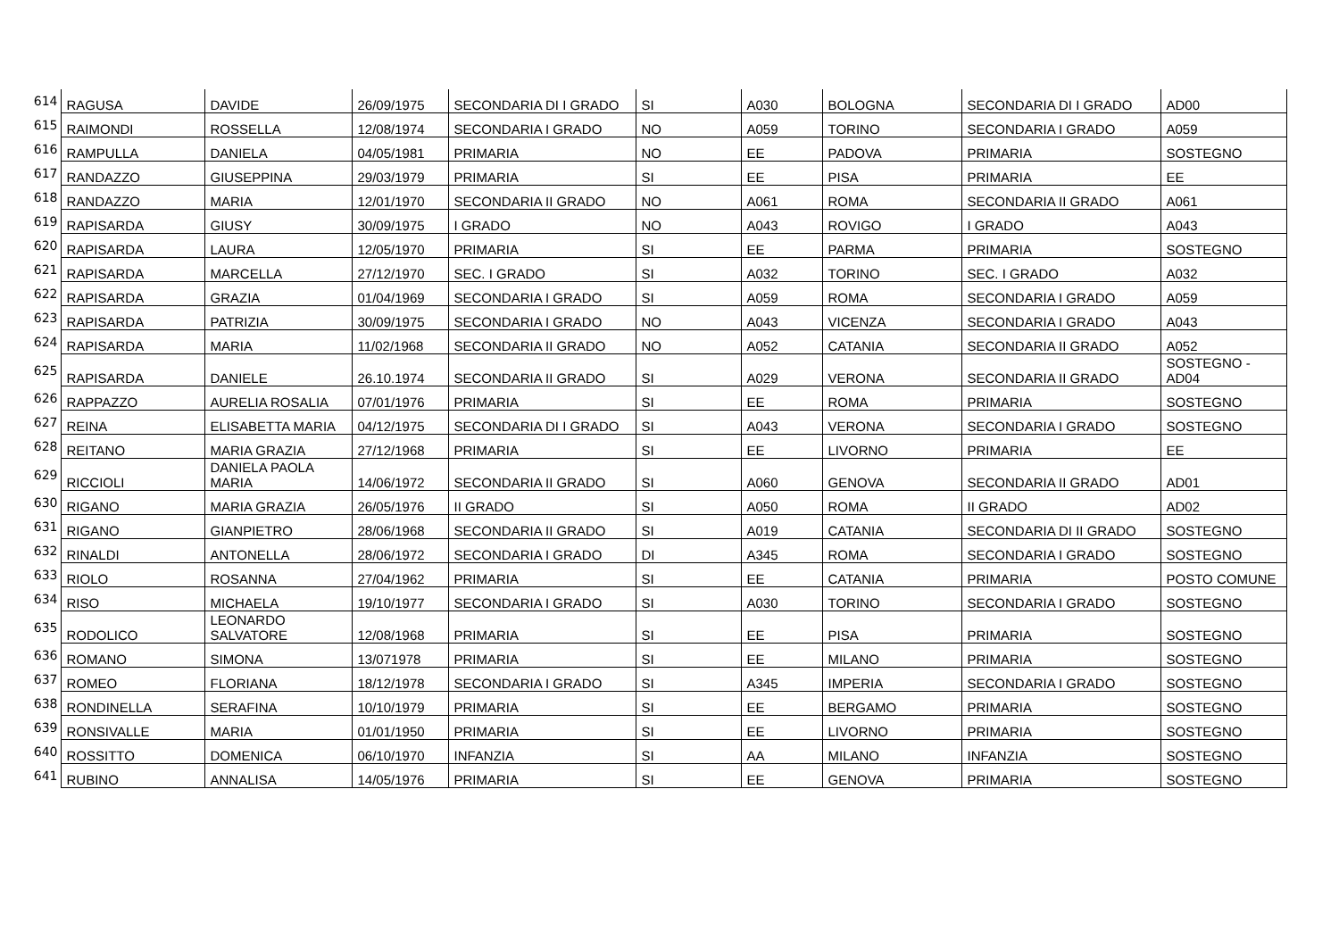| 614 | RAGUSA | DAVIDE | 26/09/1975 | SECONDARIA DI I GRADO | SI | A030 | BOLOGNA | SECONDARIA DI I GRADO | AD00 |
| 615 | RAIMONDI | ROSSELLA | 12/08/1974 | SECONDARIA I GRADO | NO | A059 | TORINO | SECONDARIA I GRADO | A059 |
| 616 | RAMPULLA | DANIELA | 04/05/1981 | PRIMARIA | NO | EE | PADOVA | PRIMARIA | SOSTEGNO |
| 617 | RANDAZZO | GIUSEPPINA | 29/03/1979 | PRIMARIA | SI | EE | PISA | PRIMARIA | EE |
| 618 | RANDAZZO | MARIA | 12/01/1970 | SECONDARIA II GRADO | NO | A061 | ROMA | SECONDARIA II GRADO | A061 |
| 619 | RAPISARDA | GIUSY | 30/09/1975 | I GRADO | NO | A043 | ROVIGO | I GRADO | A043 |
| 620 | RAPISARDA | LAURA | 12/05/1970 | PRIMARIA | SI | EE | PARMA | PRIMARIA | SOSTEGNO |
| 621 | RAPISARDA | MARCELLA | 27/12/1970 | SEC. I GRADO | SI | A032 | TORINO | SEC. I GRADO | A032 |
| 622 | RAPISARDA | GRAZIA | 01/04/1969 | SECONDARIA I GRADO | SI | A059 | ROMA | SECONDARIA I GRADO | A059 |
| 623 | RAPISARDA | PATRIZIA | 30/09/1975 | SECONDARIA I GRADO | NO | A043 | VICENZA | SECONDARIA I GRADO | A043 |
| 624 | RAPISARDA | MARIA | 11/02/1968 | SECONDARIA II GRADO | NO | A052 | CATANIA | SECONDARIA II GRADO | A052 |
| 625 | RAPISARDA | DANIELE | 26.10.1974 | SECONDARIA II GRADO | SI | A029 | VERONA | SECONDARIA II GRADO | SOSTEGNO - AD04 |
| 626 | RAPPAZZO | AURELIA ROSALIA | 07/01/1976 | PRIMARIA | SI | EE | ROMA | PRIMARIA | SOSTEGNO |
| 627 | REINA | ELISABETTA MARIA | 04/12/1975 | SECONDARIA DI I GRADO | SI | A043 | VERONA | SECONDARIA I GRADO | SOSTEGNO |
| 628 | REITANO | MARIA GRAZIA | 27/12/1968 | PRIMARIA | SI | EE | LIVORNO | PRIMARIA | EE |
| 629 | RICCIOLI | DANIELA PAOLA MARIA | 14/06/1972 | SECONDARIA II GRADO | SI | A060 | GENOVA | SECONDARIA II GRADO | AD01 |
| 630 | RIGANO | MARIA GRAZIA | 26/05/1976 | II GRADO | SI | A050 | ROMA | II GRADO | AD02 |
| 631 | RIGANO | GIANPIETRO | 28/06/1968 | SECONDARIA II GRADO | SI | A019 | CATANIA | SECONDARIA DI II GRADO | SOSTEGNO |
| 632 | RINALDI | ANTONELLA | 28/06/1972 | SECONDARIA I GRADO | DI | A345 | ROMA | SECONDARIA I GRADO | SOSTEGNO |
| 633 | RIOLO | ROSANNA | 27/04/1962 | PRIMARIA | SI | EE | CATANIA | PRIMARIA | POSTO COMUNE |
| 634 | RISO | MICHAELA | 19/10/1977 | SECONDARIA I GRADO | SI | A030 | TORINO | SECONDARIA I GRADO | SOSTEGNO |
| 635 | RODOLICO | LEONARDO SALVATORE | 12/08/1968 | PRIMARIA | SI | EE | PISA | PRIMARIA | SOSTEGNO |
| 636 | ROMANO | SIMONA | 13/071978 | PRIMARIA | SI | EE | MILANO | PRIMARIA | SOSTEGNO |
| 637 | ROMEO | FLORIANA | 18/12/1978 | SECONDARIA I GRADO | SI | A345 | IMPERIA | SECONDARIA I GRADO | SOSTEGNO |
| 638 | RONDINELLA | SERAFINA | 10/10/1979 | PRIMARIA | SI | EE | BERGAMO | PRIMARIA | SOSTEGNO |
| 639 | RONSIVALLE | MARIA | 01/01/1950 | PRIMARIA | SI | EE | LIVORNO | PRIMARIA | SOSTEGNO |
| 640 | ROSSITTO | DOMENICA | 06/10/1970 | INFANZIA | SI | AA | MILANO | INFANZIA | SOSTEGNO |
| 641 | RUBINO | ANNALISA | 14/05/1976 | PRIMARIA | SI | EE | GENOVA | PRIMARIA | SOSTEGNO |